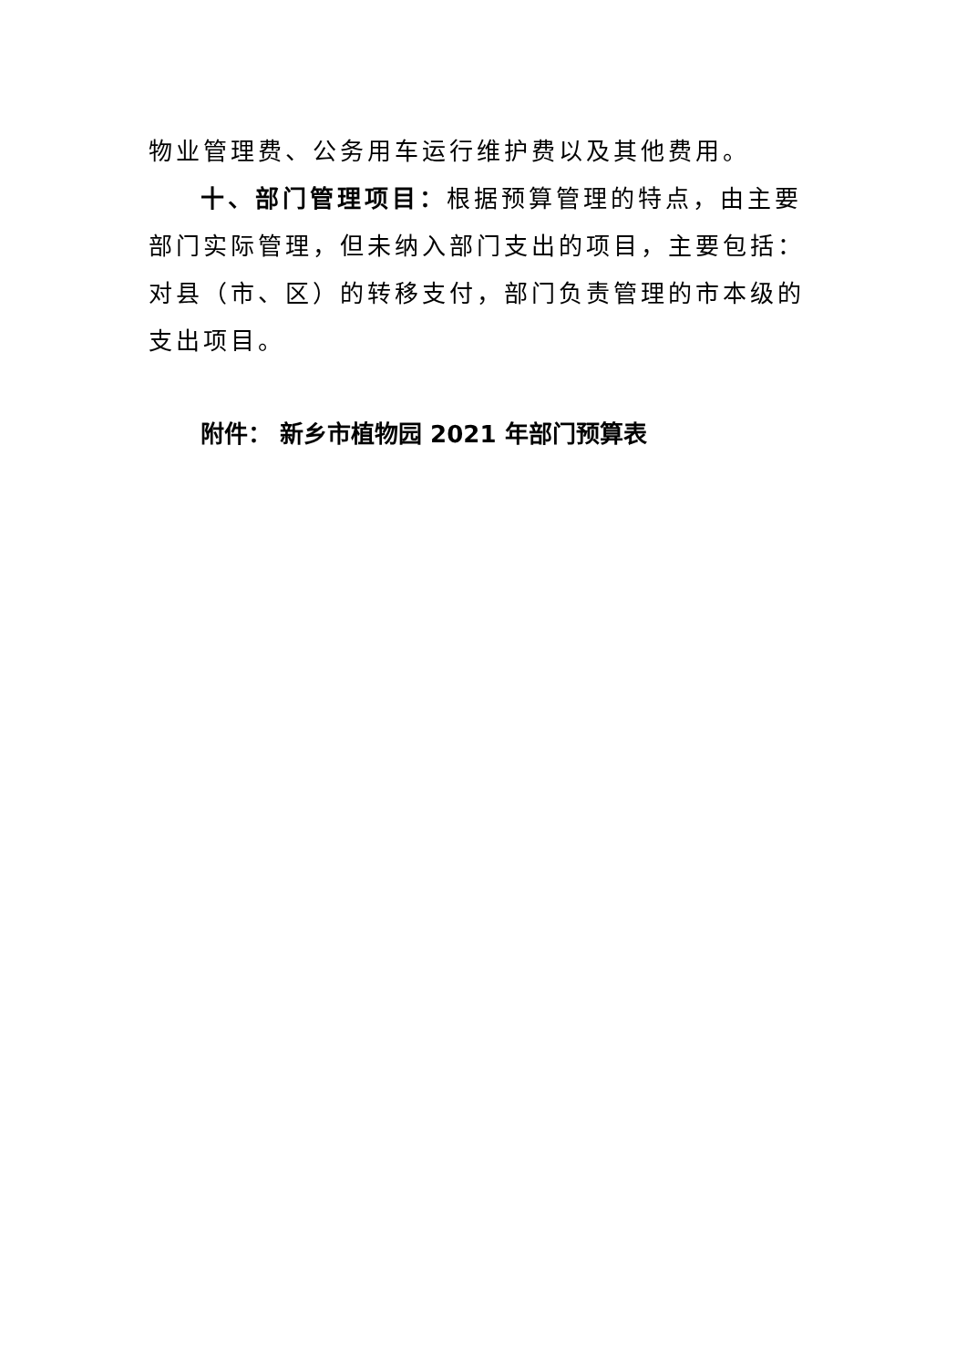物业管理费、公务用车运行维护费以及其他费用。
十、部门管理项目：根据预算管理的特点，由主要部门实际管理，但未纳入部门支出的项目，主要包括：对县（市、区）的转移支付，部门负责管理的市本级的支出项目。
附件： 新乡市植物园 2021 年部门预算表